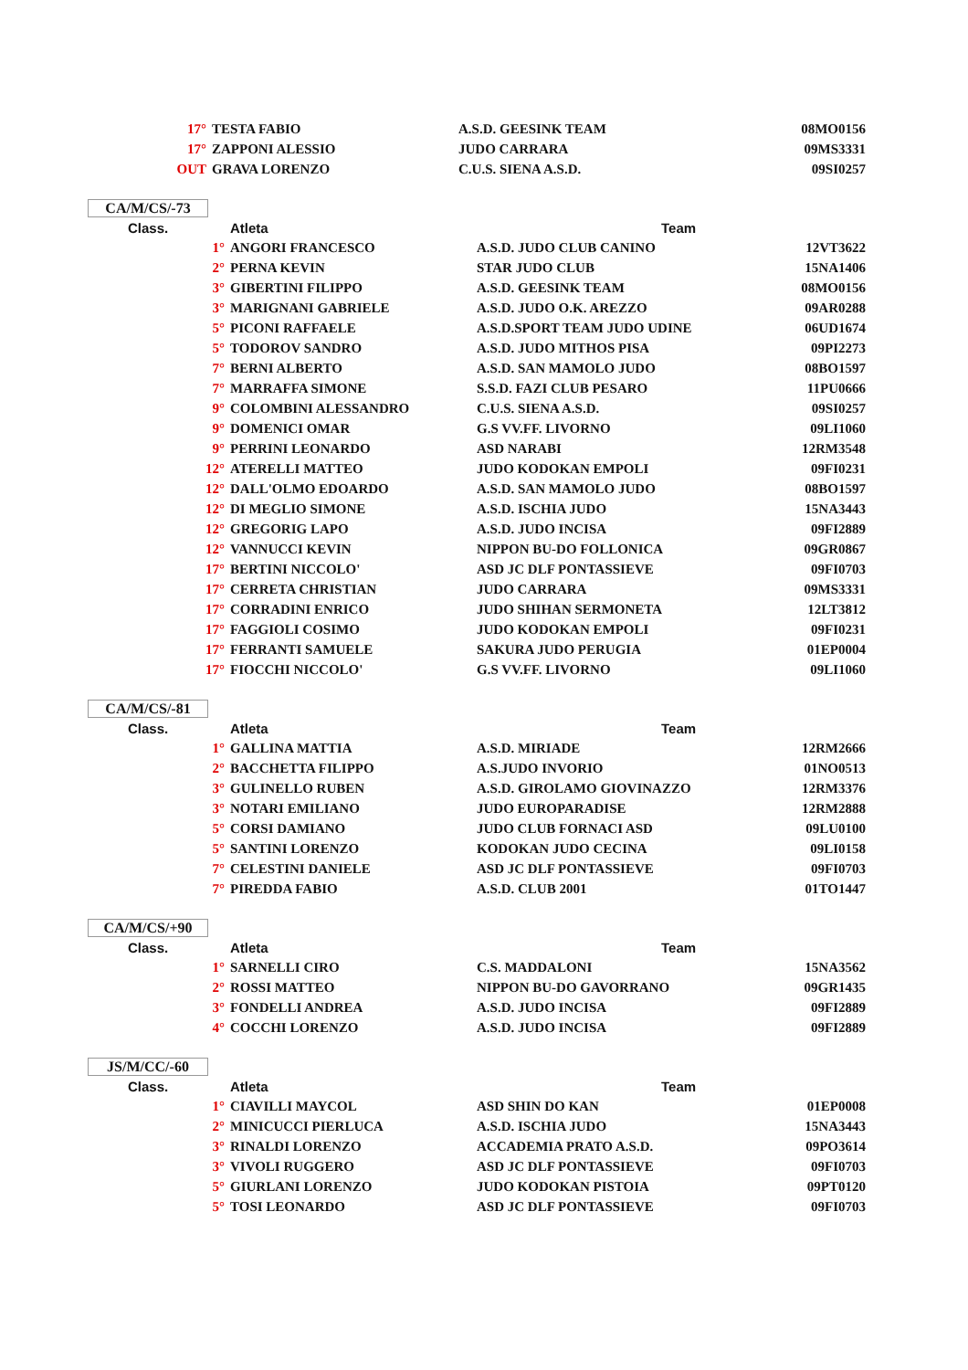| 17° | TESTA FABIO | A.S.D. GEESINK TEAM | 08MO0156 |
| 17° | ZAPPONI ALESSIO | JUDO CARRARA | 09MS3331 |
| OUT | GRAVA LORENZO | C.U.S. SIENA A.S.D. | 09SI0257 |
CA/M/CS/-73
| Class. | Atleta | Team | |
| --- | --- | --- | --- |
| 1° | ANGORI FRANCESCO | A.S.D. JUDO CLUB CANINO | 12VT3622 |
| 2° | PERNA KEVIN | STAR JUDO CLUB | 15NA1406 |
| 3° | GIBERTINI FILIPPO | A.S.D. GEESINK TEAM | 08MO0156 |
| 3° | MARIGNANI GABRIELE | A.S.D. JUDO O.K. AREZZO | 09AR0288 |
| 5° | PICONI RAFFAELE | A.S.D.SPORT TEAM JUDO UDINE | 06UD1674 |
| 5° | TODOROV SANDRO | A.S.D. JUDO MITHOS PISA | 09PI2273 |
| 7° | BERNI ALBERTO | A.S.D. SAN MAMOLO JUDO | 08BO1597 |
| 7° | MARRAFFA SIMONE | S.S.D. FAZI CLUB PESARO | 11PU0666 |
| 9° | COLOMBINI ALESSANDRO | C.U.S. SIENA A.S.D. | 09SI0257 |
| 9° | DOMENICI OMAR | G.S VV.FF. LIVORNO | 09LI1060 |
| 9° | PERRINI LEONARDO | ASD NARABI | 12RM3548 |
| 12° | ATERELLI MATTEO | JUDO KODOKAN EMPOLI | 09FI0231 |
| 12° | DALL'OLMO EDOARDO | A.S.D. SAN MAMOLO JUDO | 08BO1597 |
| 12° | DI MEGLIO SIMONE | A.S.D. ISCHIA JUDO | 15NA3443 |
| 12° | GREGORIG LAPO | A.S.D. JUDO INCISA | 09FI2889 |
| 12° | VANNUCCI KEVIN | NIPPON BU-DO FOLLONICA | 09GR0867 |
| 17° | BERTINI NICCOLO' | ASD JC DLF PONTASSIEVE | 09FI0703 |
| 17° | CERRETA CHRISTIAN | JUDO CARRARA | 09MS3331 |
| 17° | CORRADINI ENRICO | JUDO SHIHAN SERMONETA | 12LT3812 |
| 17° | FAGGIOLI COSIMO | JUDO KODOKAN EMPOLI | 09FI0231 |
| 17° | FERRANTI SAMUELE | SAKURA JUDO PERUGIA | 01EP0004 |
| 17° | FIOCCHI NICCOLO' | G.S VV.FF. LIVORNO | 09LI1060 |
CA/M/CS/-81
| Class. | Atleta | Team | |
| --- | --- | --- | --- |
| 1° | GALLINA MATTIA | A.S.D. MIRIADE | 12RM2666 |
| 2° | BACCHETTA FILIPPO | A.S.JUDO INVORIO | 01NO0513 |
| 3° | GULINELLO RUBEN | A.S.D. GIROLAMO GIOVINAZZO | 12RM3376 |
| 3° | NOTARI EMILIANO | JUDO EUROPARADISE | 12RM2888 |
| 5° | CORSI DAMIANO | JUDO CLUB FORNACI ASD | 09LU0100 |
| 5° | SANTINI LORENZO | KODOKAN JUDO CECINA | 09LI0158 |
| 7° | CELESTINI DANIELE | ASD JC DLF PONTASSIEVE | 09FI0703 |
| 7° | PIREDDA FABIO | A.S.D. CLUB 2001 | 01TO1447 |
CA/M/CS/+90
| Class. | Atleta | Team | |
| --- | --- | --- | --- |
| 1° | SARNELLI CIRO | C.S. MADDALONI | 15NA3562 |
| 2° | ROSSI MATTEO | NIPPON BU-DO GAVORRANO | 09GR1435 |
| 3° | FONDELLI ANDREA | A.S.D. JUDO INCISA | 09FI2889 |
| 4° | COCCHI LORENZO | A.S.D. JUDO INCISA | 09FI2889 |
JS/M/CC/-60
| Class. | Atleta | Team | |
| --- | --- | --- | --- |
| 1° | CIAVILLI MAYCOL | ASD SHIN DO KAN | 01EP0008 |
| 2° | MINICUCCI PIERLUCA | A.S.D. ISCHIA JUDO | 15NA3443 |
| 3° | RINALDI LORENZO | ACCADEMIA PRATO A.S.D. | 09PO3614 |
| 3° | VIVOLI RUGGERO | ASD JC DLF PONTASSIEVE | 09FI0703 |
| 5° | GIURLANI LORENZO | JUDO KODOKAN PISTOIA | 09PT0120 |
| 5° | TOSI LEONARDO | ASD JC DLF PONTASSIEVE | 09FI0703 |